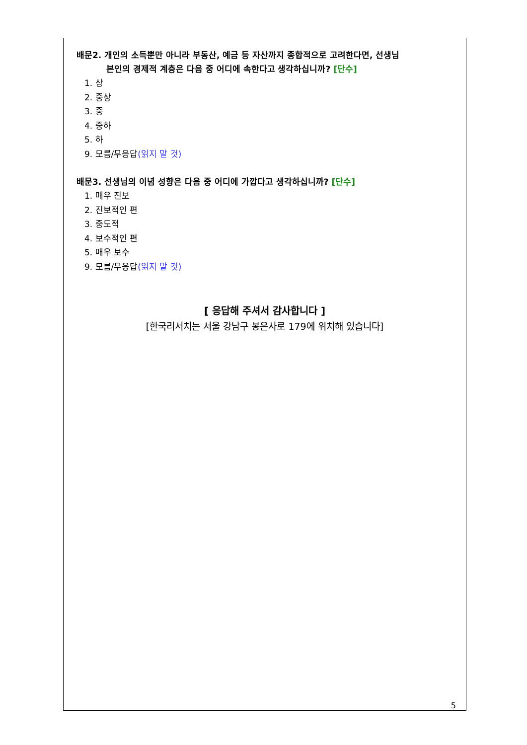배문2. 개인의 소득뿐만 아니라 부동산, 예금 등 자산까지 종합적으로 고려한다면, 선생님
본인의 경제적 계층은 다음 중 어디에 속한다고 생각하십니까? [단수]
1. 상
2. 중상
3. 중
4. 중하
5. 하
9. 모름/무응답(읽지 말 것)
배문3. 선생님의 이념 성향은 다음 중 어디에 가깝다고 생각하십니까? [단수]
1. 매우 진보
2. 진보적인 편
3. 중도적
4. 보수적인 편
5. 매우 보수
9. 모름/무응답(읽지 말 것)
[ 응답해 주셔서 감사합니다 ]
[한국리서치는 서울 강남구 봉은사로 179에 위치해 있습니다]
5